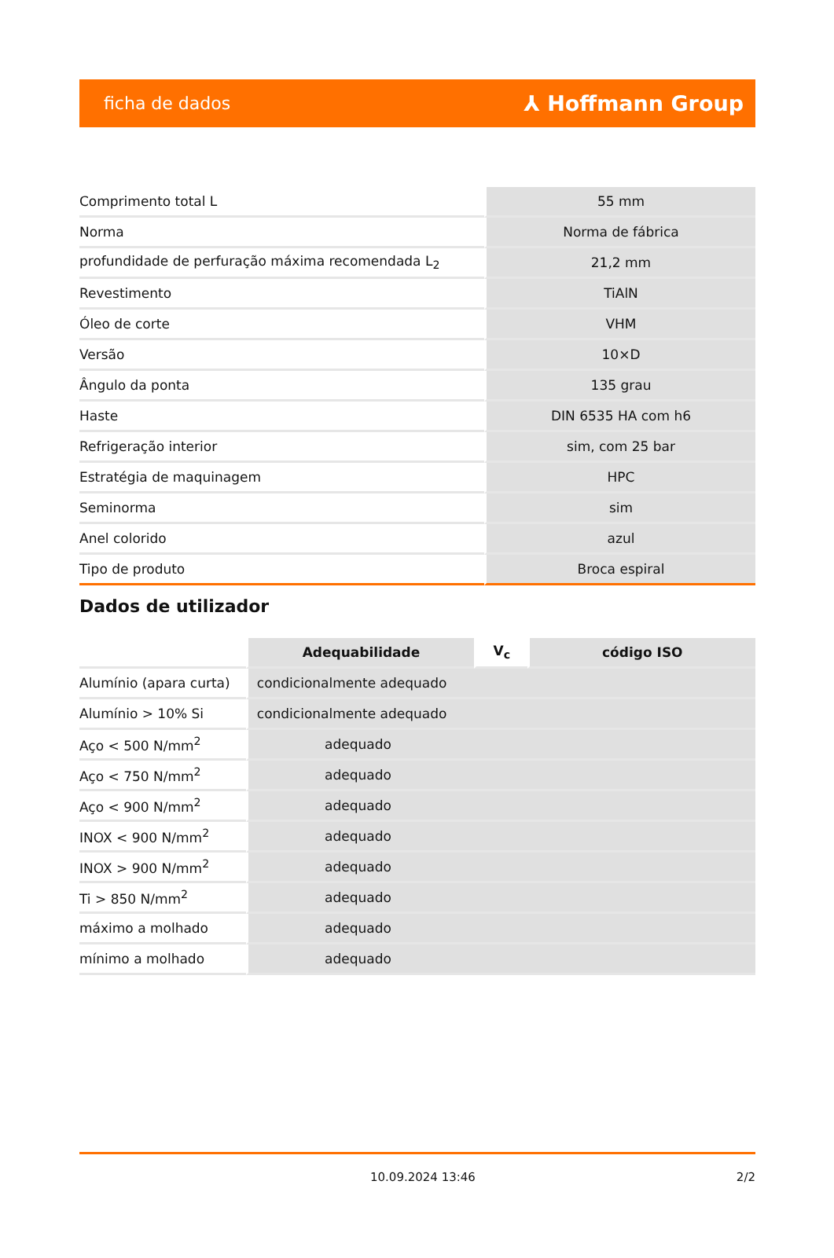ficha de dados ⅄ Hoffmann Group
| Comprimento total L | 55 mm |
| Norma | Norma de fábrica |
| profundidade de perfuração máxima recomendada L<sub>2</sub> | 21,2 mm |
| Revestimento | TiAlN |
| Óleo de corte | VHM |
| Versão | 10×D |
| Ângulo da ponta | 135 grau |
| Haste | DIN 6535 HA com h6 |
| Refrigeração interior | sim, com 25 bar |
| Estratégia de maquinagem | HPC |
| Seminorma | sim |
| Anel colorido | azul |
| Tipo de produto | Broca espiral |
Dados de utilizador
| | Adequabilidade | V<sub>c</sub> | código ISO |
| --- | --- | --- | --- |
| Alumínio (apara curta) | condicionalmente adequado | | |
| Alumínio > 10% Si | condicionalmente adequado | | |
| Aço < 500 N/mm<sup>2</sup> | adequado | | |
| Aço < 750 N/mm<sup>2</sup> | adequado | | |
| Aço < 900 N/mm<sup>2</sup> | adequado | | |
| INOX < 900 N/mm<sup>2</sup> | adequado | | |
| INOX > 900 N/mm<sup>2</sup> | adequado | | |
| Ti > 850 N/mm<sup>2</sup> | adequado | | |
| máximo a molhado | adequado | | |
| mínimo a molhado | adequado | | |
10.09.2024 13:46 2/2